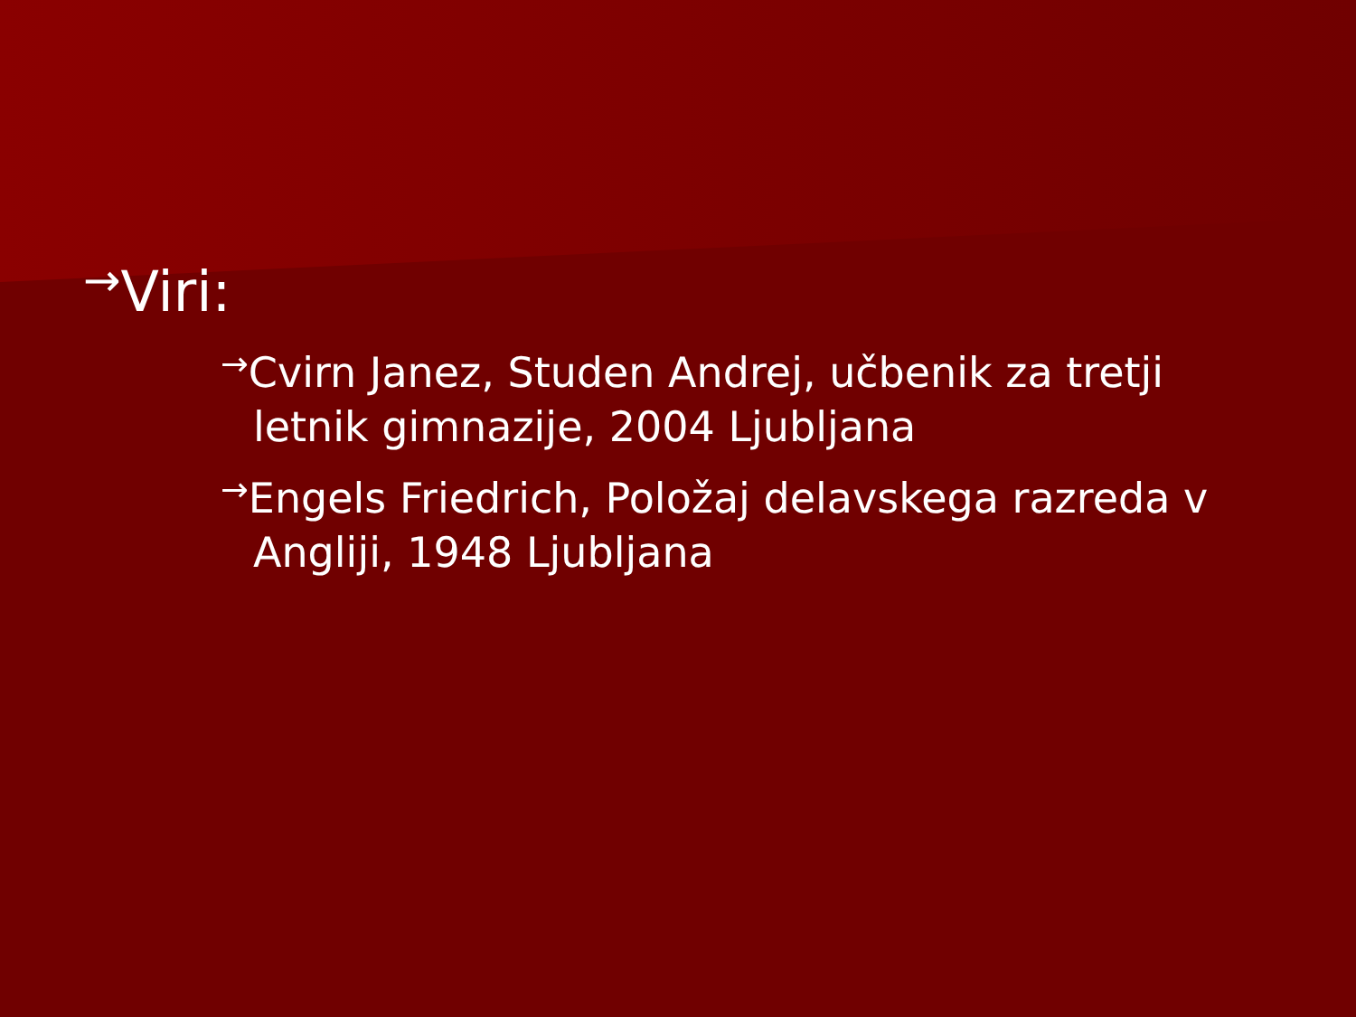→Viri:
→Cvirn Janez, Studen Andrej, učbenik za tretji letnik gimnazije, 2004 Ljubljana
→Engels Friedrich, Položaj delavskega razreda v Angliji, 1948 Ljubljana